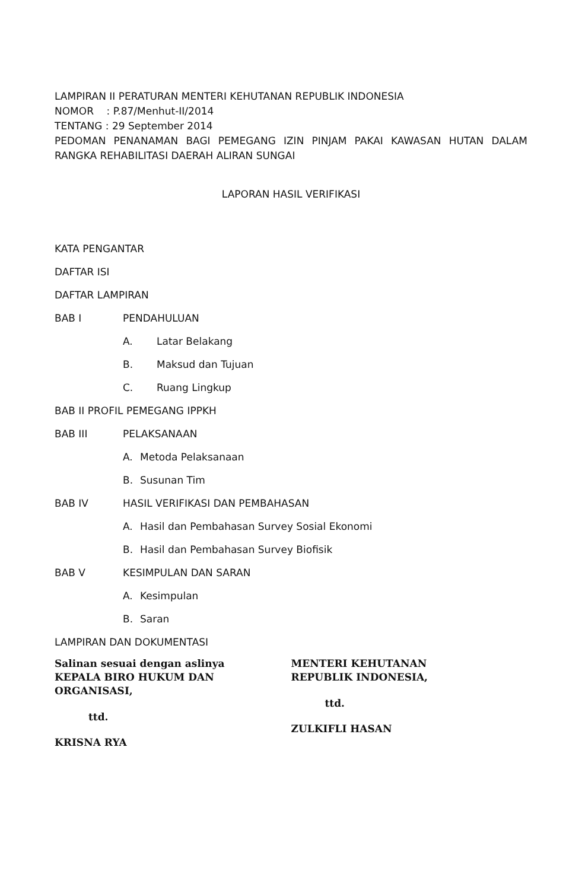LAMPIRAN II PERATURAN MENTERI KEHUTANAN REPUBLIK INDONESIA
NOMOR : P.87/Menhut-II/2014
TENTANG : 29 September 2014
PEDOMAN PENANAMAN BAGI PEMEGANG IZIN PINJAM PAKAI KAWASAN HUTAN DALAM RANGKA REHABILITASI DAERAH ALIRAN SUNGAI
LAPORAN HASIL VERIFIKASI
KATA PENGANTAR
DAFTAR ISI
DAFTAR LAMPIRAN
BAB I PENDAHULUAN
A. Latar Belakang
B. Maksud dan Tujuan
C. Ruang Lingkup
BAB II PROFIL PEMEGANG IPPKH
BAB III PELAKSANAAN
A. Metoda Pelaksanaan
B. Susunan Tim
BAB IV HASIL VERIFIKASI DAN PEMBAHASAN
A. Hasil dan Pembahasan Survey Sosial Ekonomi
B. Hasil dan Pembahasan Survey Biofisik
BAB V KESIMPULAN DAN SARAN
A. Kesimpulan
B. Saran
LAMPIRAN DAN DOKUMENTASI
Salinan sesuai dengan aslinya
KEPALA BIRO HUKUM DAN ORGANISASI,
ttd.
KRISNA RYA
MENTERI KEHUTANAN
REPUBLIK INDONESIA,
ttd.
ZULKIFLI HASAN